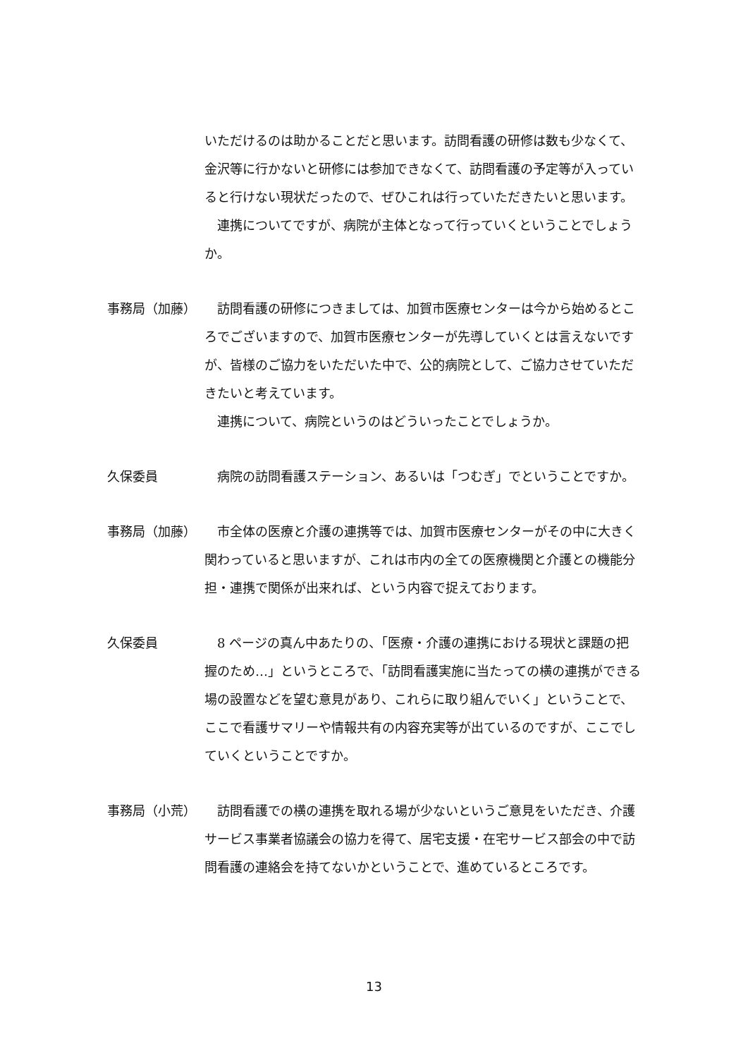いただけるのは助かることだと思います。訪問看護の研修は数も少なくて、金沢等に行かないと研修には参加できなくて、訪問看護の予定等が入っていると行けない現状だったので、ぜひこれは行っていただきたいと思います。
　連携についてですが、病院が主体となって行っていくということでしょうか。
事務局（加藤） 　訪問看護の研修につきましては、加賀市医療センターは今から始めるところでございますので、加賀市医療センターが先導していくとは言えないですが、皆様のご協力をいただいた中で、公的病院として、ご協力させていただきたいと考えています。
　連携について、病院というのはどういったことでしょうか。
久保委員 　病院の訪問看護ステーション、あるいは「つむぎ」でということですか。
事務局（加藤） 　市全体の医療と介護の連携等では、加賀市医療センターがその中に大きく関わっていると思いますが、これは市内の全ての医療機関と介護との機能分担・連携で関係が出来れば、という内容で捉えております。
久保委員 　8 ページの真ん中あたりの、「医療・介護の連携における現状と課題の把握のため…」というところで、「訪問看護実施に当たっての横の連携ができる場の設置などを望む意見があり、これらに取り組んでいく」ということで、ここで看護サマリーや情報共有の内容充実等が出ているのですが、ここでしていくということですか。
事務局（小荒） 　訪問看護での横の連携を取れる場が少ないというご意見をいただき、介護サービス事業者協議会の協力を得て、居宅支援・在宅サービス部会の中で訪問看護の連絡会を持てないかということで、進めているところです。
13